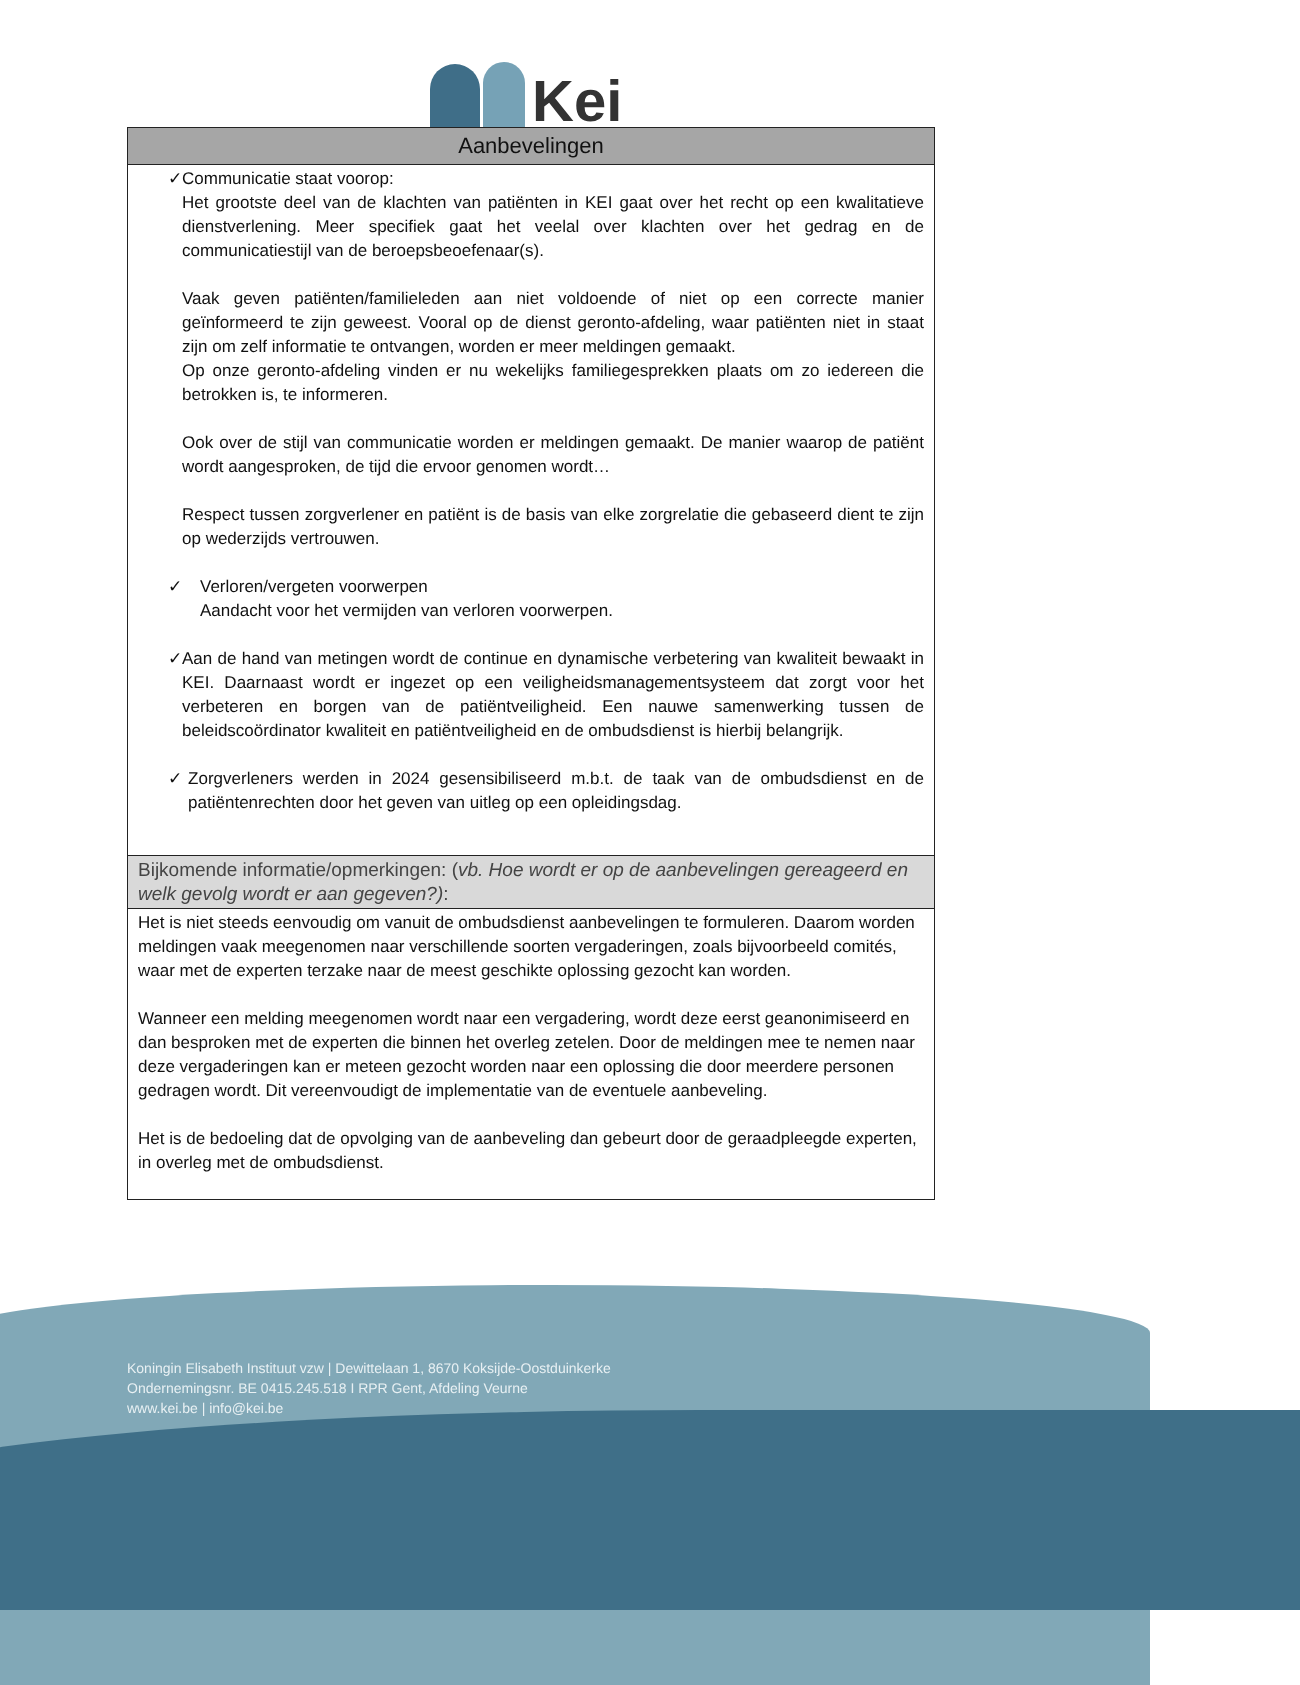Kei
| Aanbevelingen |
| --- |
| ✓ Communicatie staat voorop: Het grootste deel van de klachten van patiënten in KEI gaat over het recht op een kwalitatieve dienstverlening. Meer specifiek gaat het veelal over klachten over het gedrag en de communicatiestijl van de beroepsbeoefenaar(s). Vaak geven patiënten/familieleden aan niet voldoende of niet op een correcte manier geïnformeerd te zijn geweest. Vooral op de dienst geronto-afdeling, waar patiënten niet in staat zijn om zelf informatie te ontvangen, worden er meer meldingen gemaakt. Op onze geronto-afdeling vinden er nu wekelijks familiegesprekken plaats om zo iedereen die betrokken is, te informeren. Ook over de stijl van communicatie worden er meldingen gemaakt. De manier waarop de patiënt wordt aangesproken, de tijd die ervoor genomen wordt… Respect tussen zorgverlener en patiënt is de basis van elke zorgrelatie die gebaseerd dient te zijn op wederzijds vertrouwen. ✓ Verloren/vergeten voorwerpen Aandacht voor het vermijden van verloren voorwerpen. ✓ Aan de hand van metingen wordt de continue en dynamische verbetering van kwaliteit bewaakt in KEI. Daarnaast wordt er ingezet op een veiligheidsmanagementsysteem dat zorgt voor het verbeteren en borgen van de patiëntveiligheid. Een nauwe samenwerking tussen de beleidscoördinator kwaliteit en patiëntveiligheid en de ombudsdienst is hierbij belangrijk. ✓ Zorgverleners werden in 2024 gesensibiliseerd m.b.t. de taak van de ombudsdienst en de patiëntenrechten door het geven van uitleg op een opleidingsdag. |
| Bijkomende informatie/opmerkingen: ( vb. Hoe wordt er op de aanbevelingen gereageerd en welk gevolg wordt er aan gegeven?) : |
| Het is niet steeds eenvoudig om vanuit de ombudsdienst aanbevelingen te formuleren. Daarom worden meldingen vaak meegenomen naar verschillende soorten vergaderingen, zoals bijvoorbeeld comités, waar met de experten terzake naar de meest geschikte oplossing gezocht kan worden. Wanneer een melding meegenomen wordt naar een vergadering, wordt deze eerst geanonimiseerd en dan besproken met de experten die binnen het overleg zetelen. Door de meldingen mee te nemen naar deze vergaderingen kan er meteen gezocht worden naar een oplossing die door meerdere personen gedragen wordt. Dit vereenvoudigt de implementatie van de eventuele aanbeveling. Het is de bedoeling dat de opvolging van de aanbeveling dan gebeurt door de geraadpleegde experten, in overleg met de ombudsdienst. |
Koningin Elisabeth Instituut vzw | Dewittelaan 1, 8670 Koksijde-Oostduinkerke
Ondernemingsnr. BE 0415.245.518 I RPR Gent, Afdeling Veurne
www.kei.be | info@kei.be